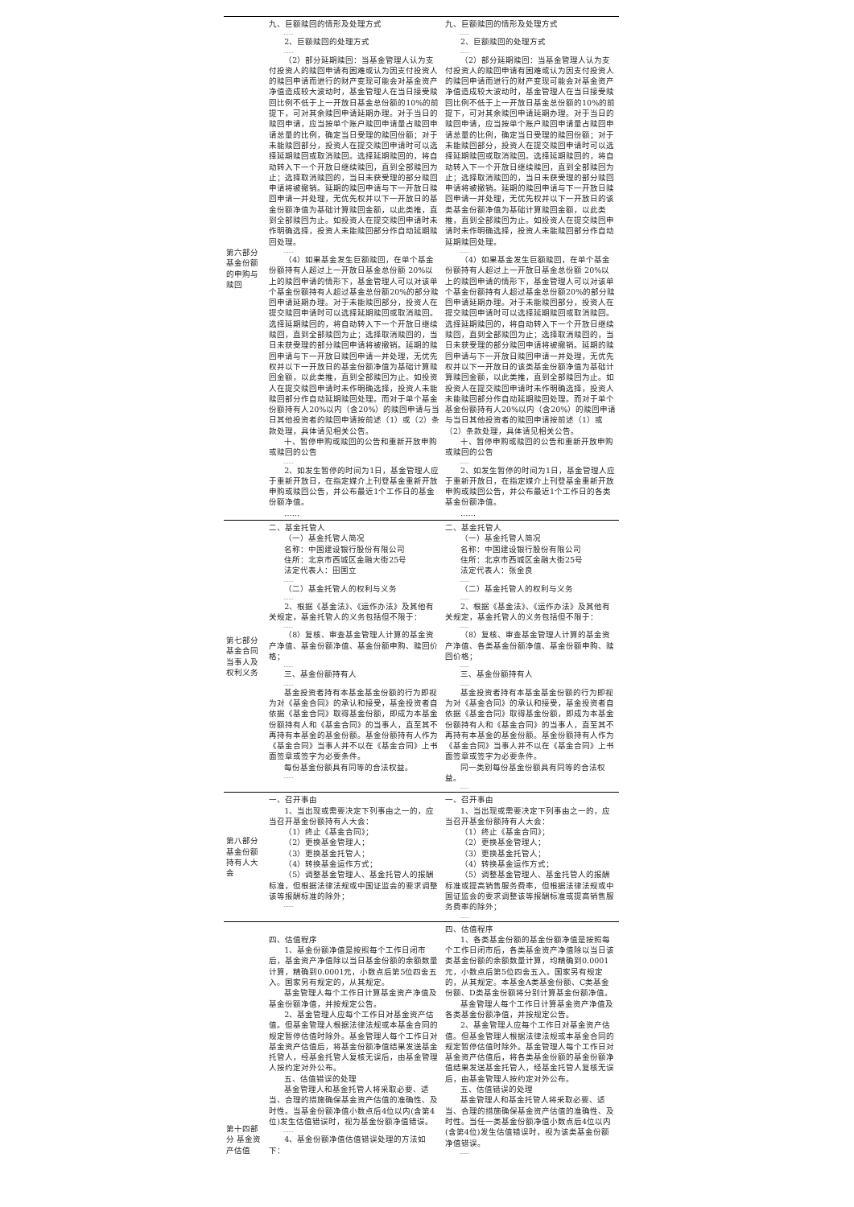| 第六部分基金份额的申购与赎回 | 九、巨额赎回的情形及处理方式 …… 2、巨额赎回的处理方式 …… （2）部分延期赎回：当基金管理人认为支付投资人的赎回申请有困难或认为因支付投资人的赎回申请而进行的财产变现可能会对基金资产净值造成较大波动时，基金管理人在当日接受赎回比例不低于上一开放日基金总份额的10%的前提下，可对其余赎回申请延期办理。对于当日的赎回申请，应当按单个账户赎回申请量占赎回申请总量的比例，确定当日受理的赎回份额；对于未能赎回部分，投资人在提交赎回申请时可以选择延期赎回或取消赎回。选择延期赎回的，将自动转入下一个开放日继续赎回，直到全部赎回为止；选择取消赎回的，当日未获受理的部分赎回申请将被撤销。延期的赎回申请与下一开放日赎回申请一并处理，无优先权并以下一开放日的基金份额净值为基础计算赎回金额，以此类推，直到全部赎回为止。如投资人在提交赎回申请时未作明确选择，投资人未能赎回部分作自动延期赎回处理。 …… （4）如果基金发生巨额赎回，在单个基金份额持有人超过上一开放日基金总份额 20%以上的赎回申请的情形下，基金管理人可以对该单个基金份额持有人超过基金总份额20%的部分赎回申请延期办理。对于未能赎回部分，投资人在提交赎回申请时可以选择延期赎回或取消赎回。选择延期赎回的，将自动转入下一个开放日继续赎回，直到全部赎回为止；选择取消赎回的，当日未获受理的部分赎回申请将被撤销。延期的赎回申请与下一开放日赎回申请一并处理，无优先权并以下一开放日的基金份额净值为基础计算赎回金额，以此类推，直到全部赎回为止。如投资人在提交赎回申请时未作明确选择，投资人未能赎回部分作自动延期赎回处理。而对于单个基金份额持有人20%以内（含20%）的赎回申请与当日其他投资者的赎回申请按前述（1）或（2）条款处理，具体请见相关公告。 十、暂停申购或赎回的公告和重新开放申购或赎回的公告 …… 2、如发生暂停的时间为1日，基金管理人应于重新开放日，在指定媒介上刊登基金重新开放申购或赎回公告，并公布最近1个工作日的基金份额净值。 …… | 九、巨额赎回的情形及处理方式 …… 2、巨额赎回的处理方式 …… （2）部分延期赎回：当基金管理人认为支付投资人的赎回申请有困难或认为因支付投资人的赎回申请而进行的财产变现可能会对基金资产净值造成较大波动时，基金管理人在当日接受赎回比例不低于上一开放日基金总份额的10%的前提下，可对其余赎回申请延期办理。对于当日的赎回申请，应当按单个账户赎回申请量占赎回申请总量的比例，确定当日受理的赎回份额；对于未能赎回部分，投资人在提交赎回申请时可以选择延期赎回或取消赎回。选择延期赎回的，将自动转入下一个开放日继续赎回，直到全部赎回为止；选择取消赎回的，当日未获受理的部分赎回申请将被撤销。延期的赎回申请与下一开放日赎回申请一并处理，无优先权并以下一开放日的该类基金份额净值为基础计算赎回金额，以此类推，直到全部赎回为止。如投资人在提交赎回申请时未作明确选择，投资人未能赎回部分作自动延期赎回处理。 …… （4）如果基金发生巨额赎回，在单个基金份额持有人超过上一开放日基金总份额 20%以上的赎回申请的情形下，基金管理人可以对该单个基金份额持有人超过基金总份额20%的部分赎回申请延期办理。对于未能赎回部分，投资人在提交赎回申请时可以选择延期赎回或取消赎回。选择延期赎回的，将自动转入下一个开放日继续赎回，直到全部赎回为止；选择取消赎回的，当日未获受理的部分赎回申请将被撤销。延期的赎回申请与下一开放日赎回申请一并处理，无优先权并以下一开放日的该类基金份额净值为基础计算赎回金额，以此类推，直到全部赎回为止。如投资人在提交赎回申请时未作明确选择，投资人未能赎回部分作自动延期赎回处理。而对于单个基金份额持有人20%以内（含20%）的赎回申请与当日其他投资者的赎回申请按前述（1）或（2）条款处理，具体请见相关公告。 十、暂停申购或赎回的公告和重新开放申购或赎回的公告 …… 2、如发生暂停的时间为1日，基金管理人应于重新开放日，在指定媒介上刊登基金重新开放申购或赎回公告，并公布最近1个工作日的各类基金份额净值。 …… |
| 第七部分基金合同当事人及权利义务 | 二、基金托管人 （一）基金托管人简况 名称：中国建设银行股份有限公司 住所：北京市西城区金融大街25号 法定代表人：田国立 …… （二）基金托管人的权利与义务 …… 2、根据《基金法》、《运作办法》及其他有关规定，基金托管人的义务包括但不限于： …… （8）复核、审查基金管理人计算的基金资产净值、基金份额净值、基金份额申购、赎回价格； …… 三、基金份额持有人 …… 基金投资者持有本基金基金份额的行为即视为对《基金合同》的承认和接受，基金投资者自依据《基金合同》取得基金份额，即成为本基金份额持有人和《基金合同》的当事人，直至其不再持有本基金的基金份额。基金份额持有人作为《基金合同》当事人并不以在《基金合同》上书面签章或签字为必要条件。 每份基金份额具有同等的合法权益。 …… | 二、基金托管人 （一）基金托管人简况 名称：中国建设银行股份有限公司 住所：北京市西城区金融大街25号 法定代表人：张金良 …… （二）基金托管人的权利与义务 …… 2、根据《基金法》、《运作办法》及其他有关规定，基金托管人的义务包括但不限于： …… （8）复核、审查基金管理人计算的基金资产净值、各类基金份额净值、基金份额申购、赎回价格； …… 三、基金份额持有人 …… 基金投资者持有本基金基金份额的行为即视为对《基金合同》的承认和接受，基金投资者自依据《基金合同》取得基金份额，即成为本基金份额持有人和《基金合同》的当事人，直至其不再持有本基金的基金份额。基金份额持有人作为《基金合同》当事人并不以在《基金合同》上书面签章或签字为必要条件。 同一类别每份基金份额具有同等的合法权益。 …… |
| 第八部分基金份额持有人大会 | 一、召开事由 1、当出现或需要决定下列事由之一的，应当召开基金份额持有人大会： （1）终止《基金合同》； （2）更换基金管理人； （3）更换基金托管人； （4）转换基金运作方式； （5）调整基金管理人、基金托管人的报酬标准，但根据法律法规或中国证监会的要求调整该等报酬标准的除外； …… | 一、召开事由 1、当出现或需要决定下列事由之一的，应当召开基金份额持有人大会： （1）终止《基金合同》； （2）更换基金管理人； （3）更换基金托管人； （4）转换基金运作方式； （5）调整基金管理人、基金托管人的报酬标准或提高销售服务费率，但根据法律法规或中国证监会的要求调整该等报酬标准或提高销售服务费率的除外； …… |
| 第十四部分 基金资产估值 | 四、估值程序 1、基金份额净值是按照每个工作日闭市后，基金资产净值除以当日基金份额的余额数量计算，精确到0.0001元，小数点后第5位四舍五入。国家另有规定的，从其规定。 基金管理人每个工作日计算基金资产净值及基金份额净值，并按规定公告。 2、基金管理人应每个工作日对基金资产估值。但基金管理人根据法律法规或本基金合同的规定暂停估值时除外。基金管理人每个工作日对基金资产估值后，将基金份额净值结果发送基金托管人，经基金托管人复核无误后，由基金管理人按约定对外公布。 五、估值错误的处理 基金管理人和基金托管人将采取必要、适当、合理的措施确保基金资产估值的准确性、及时性。当基金份额净值小数点后4位以内(含第4位)发生估值错误时，视为基金份额净值错误。 …… 4、基金份额净值估值错误处理的方法如下： | 四、估值程序 1、各类基金份额的基金份额净值是按照每个工作日闭市后，各类基金资产净值除以当日该类基金份额的余额数量计算，均精确到0.0001元，小数点后第5位四舍五入。国家另有规定的，从其规定。本基金A类基金份额、C类基金份额、D类基金份额将分别计算基金份额净值。 基金管理人每个工作日计算基金资产净值及各类基金份额净值，并按规定公告。 2、基金管理人应每个工作日对基金资产估值。但基金管理人根据法律法规或本基金合同的规定暂停估值时除外。基金管理人每个工作日对基金资产估值后，将各类基金份额的基金份额净值结果发送基金托管人，经基金托管人复核无误后，由基金管理人按约定对外公布。 五、估值错误的处理 基金管理人和基金托管人将采取必要、适当、合理的措施确保基金资产估值的准确性、及时性。当任一类基金份额净值小数点后4位以内(含第4位)发生估值错误时，视为该类基金份额净值错误。 …… |